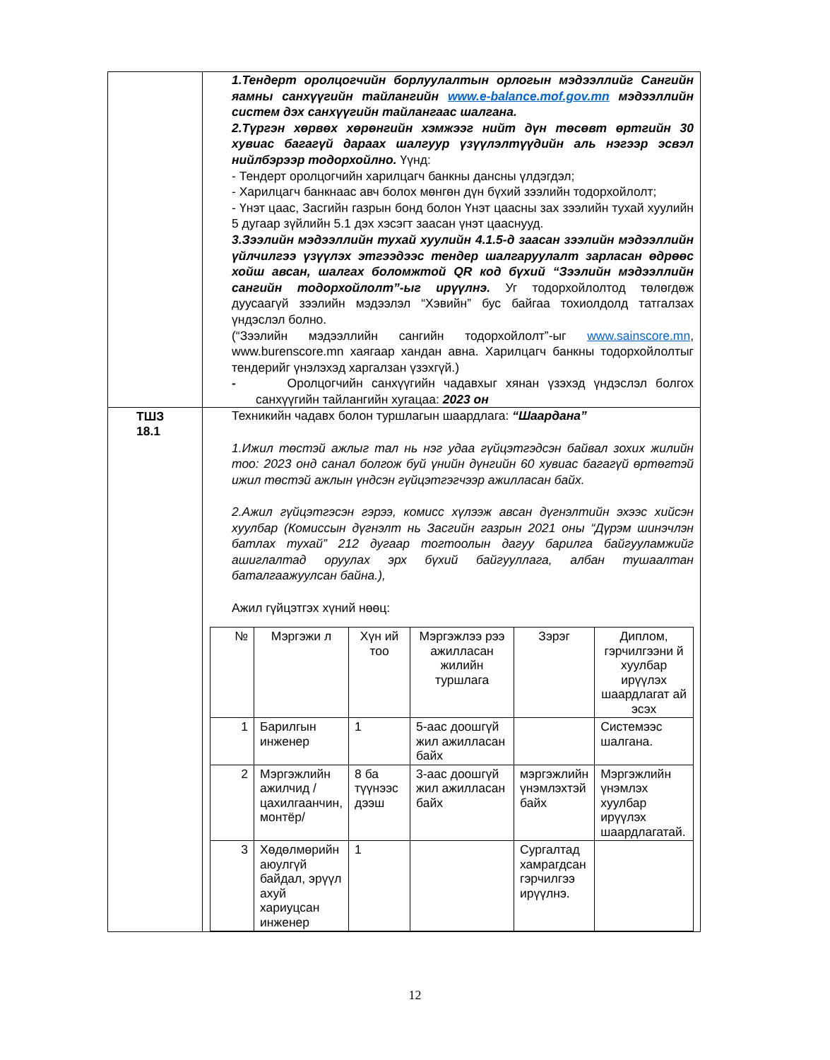| | 1.Тендерт оролцогчийн борлуулалтын орлогын мэдээллийг Сангийн яамны санхүүгийн тайлангийн www.e-balance.mof.gov.mn мэдээллийн систем дэх санхүүгийн тайлангаас шалгана. 2.Түргэн хөрвөх хөрөнгийн хэмжээг нийт дүн төсөвт өртгийн 30 хувиас багагүй дараах шалгуур үзүүлэлтүүдийн аль нэгээр эсвэл нийлбэрээр тодорхойлно. Үүнд: - Тендерт оролцогчийн харилцагч банкны дансны үлдэгдэл; - Харилцагч банкнаас авч болох мөнгөн дүн бүхий зээлийн тодорхойлолт; - Үнэт цаас, Засгийн газрын бонд болон Үнэт цаасны зах зээлийн тухай хуулийн 5 дугаар зүйлийн 5.1 дэх хэсэгт заасан үнэт цааснууд. 3.Зээлийн мэдээллийн тухай хуулийн 4.1.5-д заасан зээлийн мэдээллийн үйлчилгээ үзүүлэх этгээдээс тендер шалгаруулалт зарласан өдрөөс хойш авсан, шалгах боломжтой QR код бүхий “Зээлийн мэдээллийн сангийн тодорхойлолт”-ыг ирүүлнэ. Уг тодорхойлолтод төлөгдөж дуусаагүй зээлийн мэдээлэл “Хэвийн” бус байгаа тохиолдолд татгалзах үндэслэл болно. (“Зээлийн мэдээллийн сангийн тодорхойлолт”-ыг www.sainscore.mn , www.burenscore.mn хаягаар хандан авна. Харилцагч банкны тодорхойлолтыг тендерийг үнэлэхэд харгалзан үзэхгүй.) - Оролцогчийн санхүүгийн чадавхыг хянан үзэхэд үндэслэл болгох санхүүгийн тайлангийн хугацаа: 2023 он |
| ТШЗ 18.1 | Техникийн чадавх болон туршлагын шаардлага: “Шаардана” 1.Ижил төстэй ажлыг тал нь нэг удаа гүйцэтгэдсэн байвал зохих жилийн тоо: 2023 онд санал болгож буй үнийн дүнгийн 60 хувиас багагүй өртөгтэй ижил төстэй ажлын үндсэн гүйцэтгэгчээр ажилласан байх. 2.Ажил гүйцэтгэсэн гэрээ, комисс хүлээж авсан дүгнэлтийн эхээс хийсэн хуулбар (Комиссын дүгнэлт нь Засгийн газрын 2021 оны “Дүрэм шинэчлэн батлах тухай” 212 дугаар тогтоолын дагуу барилга байгууламжийг ашиглалтад оруулах эрх бүхий байгууллага, албан тушаалтан баталгаажуулсан байна.), Ажил гүйцэтгэх хүний нөөц: / № / Мэргэжи л / Хүн ий тоо / Мэргэжлээ рээ ажилласан жилийн туршлага / Зэрэг / Диплом, гэрчилгээни й хуулбар ирүүлэх шаардлагат ай эсэх / / --- / --- / --- / --- / --- / --- / / 1 / Барилгын инженер / 1 / 5-аас доошгүй жил ажилласан байх / / Системээс шалгана. / / 2 / Мэргэжлийн ажилчид /цахилгаанчин, монтёр/ / 8 ба түүнээс дээш / 3-аас доошгүй жил ажилласан байх / мэргэжлийн үнэмлэхтэй байх / Мэргэжлийн үнэмлэх хуулбар ирүүлэх шаардлагатай. / / 3 / Хөдөлмөрийн аюулгүй байдал, эрүүл ахуй хариуцсан инженер / 1 / / Сургалтад хамрагдсан гэрчилгээ ирүүлнэ. / / |
12